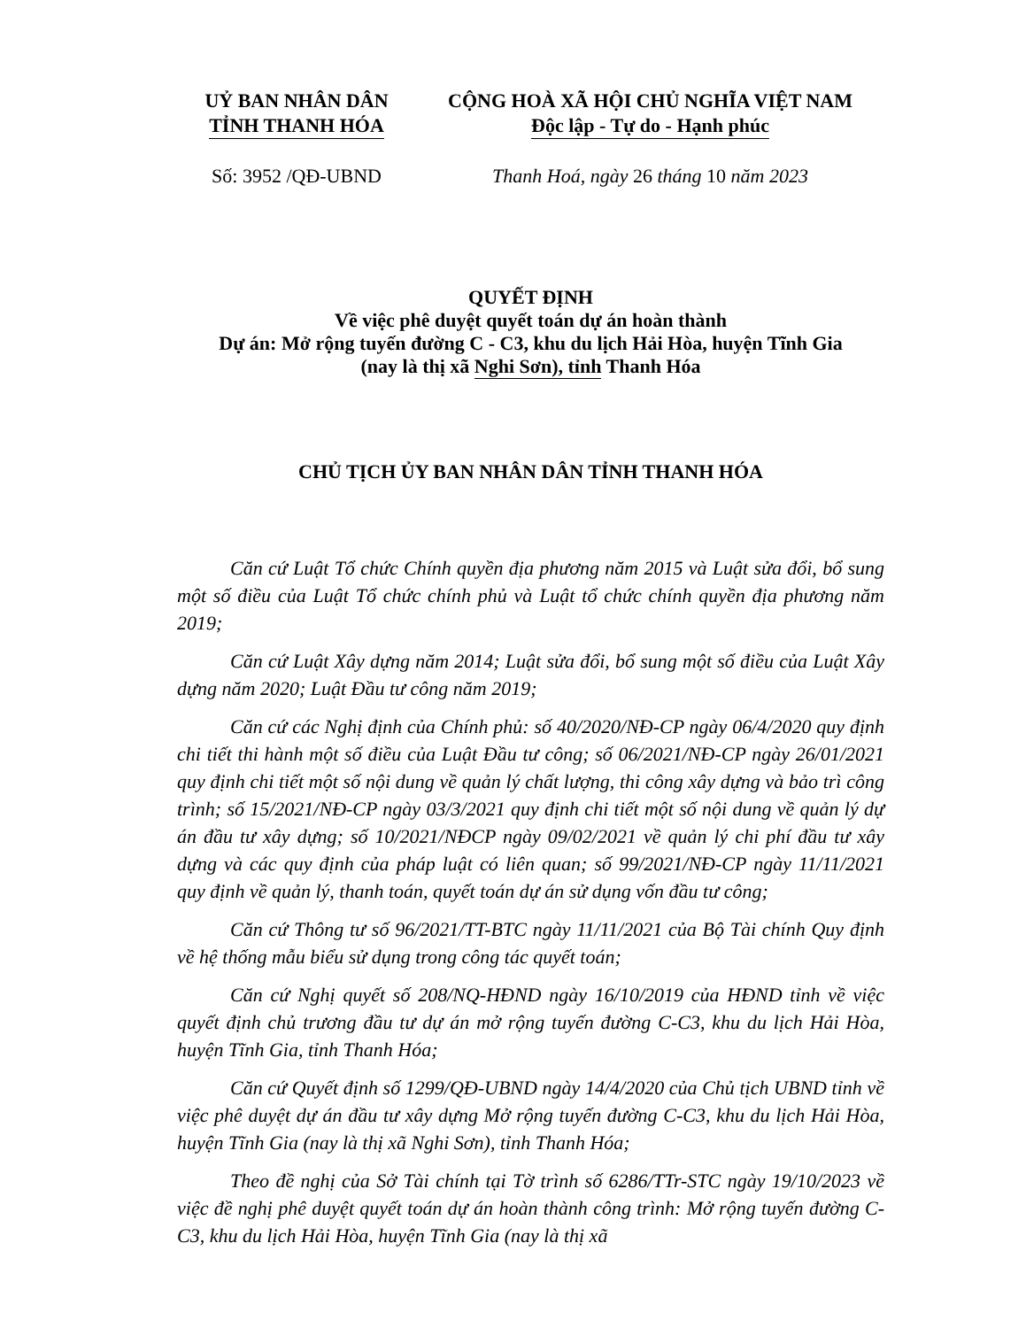UỶ BAN NHÂN DÂN
TỈNH THANH HÓA
CỘNG HOÀ XÃ HỘI CHỦ NGHĨA VIỆT NAM
Độc lập - Tự do - Hạnh phúc
Số: 3952 /QĐ-UBND Thanh Hoá, ngày 26 tháng 10 năm 2023
QUYẾT ĐỊNH
Về việc phê duyệt quyết toán dự án hoàn thành
Dự án: Mở rộng tuyến đường C - C3, khu du lịch Hải Hòa, huyện Tĩnh Gia
(nay là thị xã Nghi Sơn), tỉnh Thanh Hóa
CHỦ TỊCH ỦY BAN NHÂN DÂN TỈNH THANH HÓA
Căn cứ Luật Tổ chức Chính quyền địa phương năm 2015 và Luật sửa đổi, bổ sung một số điều của Luật Tổ chức chính phủ và Luật tổ chức chính quyền địa phương năm 2019;
Căn cứ Luật Xây dựng năm 2014; Luật sửa đổi, bổ sung một số điều của Luật Xây dựng năm 2020; Luật Đầu tư công năm 2019;
Căn cứ các Nghị định của Chính phủ: số 40/2020/NĐ-CP ngày 06/4/2020 quy định chi tiết thi hành một số điều của Luật Đầu tư công; số 06/2021/NĐ-CP ngày 26/01/2021 quy định chi tiết một số nội dung về quản lý chất lượng, thi công xây dựng và bảo trì công trình; số 15/2021/NĐ-CP ngày 03/3/2021 quy định chi tiết một số nội dung về quản lý dự án đầu tư xây dựng; số 10/2021/NĐCP ngày 09/02/2021 về quản lý chi phí đầu tư xây dựng và các quy định của pháp luật có liên quan; số 99/2021/NĐ-CP ngày 11/11/2021 quy định về quản lý, thanh toán, quyết toán dự án sử dụng vốn đầu tư công;
Căn cứ Thông tư số 96/2021/TT-BTC ngày 11/11/2021 của Bộ Tài chính Quy định về hệ thống mẫu biểu sử dụng trong công tác quyết toán;
Căn cứ Nghị quyết số 208/NQ-HĐND ngày 16/10/2019 của HĐND tỉnh về việc quyết định chủ trương đầu tư dự án mở rộng tuyến đường C-C3, khu du lịch Hải Hòa, huyện Tĩnh Gia, tỉnh Thanh Hóa;
Căn cứ Quyết định số 1299/QĐ-UBND ngày 14/4/2020 của Chủ tịch UBND tỉnh về việc phê duyệt dự án đầu tư xây dựng Mở rộng tuyến đường C-C3, khu du lịch Hải Hòa, huyện Tĩnh Gia (nay là thị xã Nghi Sơn), tỉnh Thanh Hóa;
Theo đề nghị của Sở Tài chính tại Tờ trình số 6286/TTr-STC ngày 19/10/2023 về việc đề nghị phê duyệt quyết toán dự án hoàn thành công trình: Mở rộng tuyến đường C-C3, khu du lịch Hải Hòa, huyện Tĩnh Gia (nay là thị xã